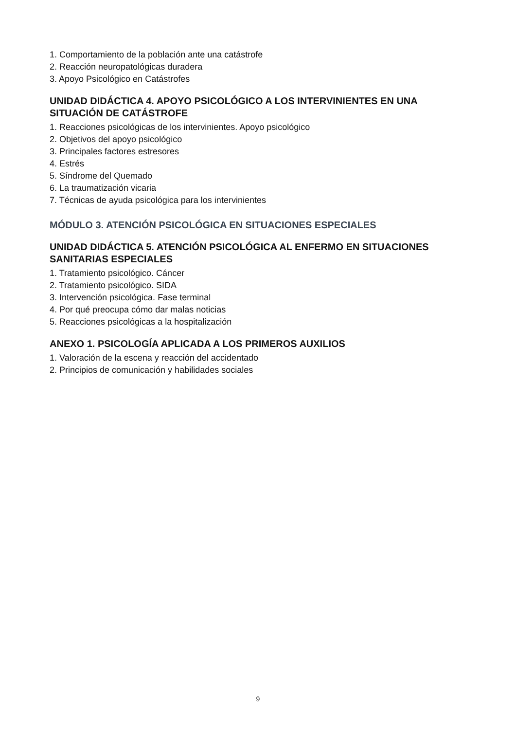1. Comportamiento de la población ante una catástrofe
2. Reacción neuropatológicas duradera
3. Apoyo Psicológico en Catástrofes
UNIDAD DIDÁCTICA 4. APOYO PSICOLÓGICO A LOS INTERVINIENTES EN UNA SITUACIÓN DE CATÁSTROFE
1. Reacciones psicológicas de los intervinientes. Apoyo psicológico
2. Objetivos del apoyo psicológico
3. Principales factores estresores
4. Estrés
5. Síndrome del Quemado
6. La traumatización vicaria
7. Técnicas de ayuda psicológica para los intervinientes
MÓDULO 3. ATENCIÓN PSICOLÓGICA EN SITUACIONES ESPECIALES
UNIDAD DIDÁCTICA 5. ATENCIÓN PSICOLÓGICA AL ENFERMO EN SITUACIONES SANITARIAS ESPECIALES
1. Tratamiento psicológico. Cáncer
2. Tratamiento psicológico. SIDA
3. Intervención psicológica. Fase terminal
4. Por qué preocupa cómo dar malas noticias
5. Reacciones psicológicas a la hospitalización
ANEXO 1. PSICOLOGÍA APLICADA A LOS PRIMEROS AUXILIOS
1. Valoración de la escena y reacción del accidentado
2. Principios de comunicación y habilidades sociales
9